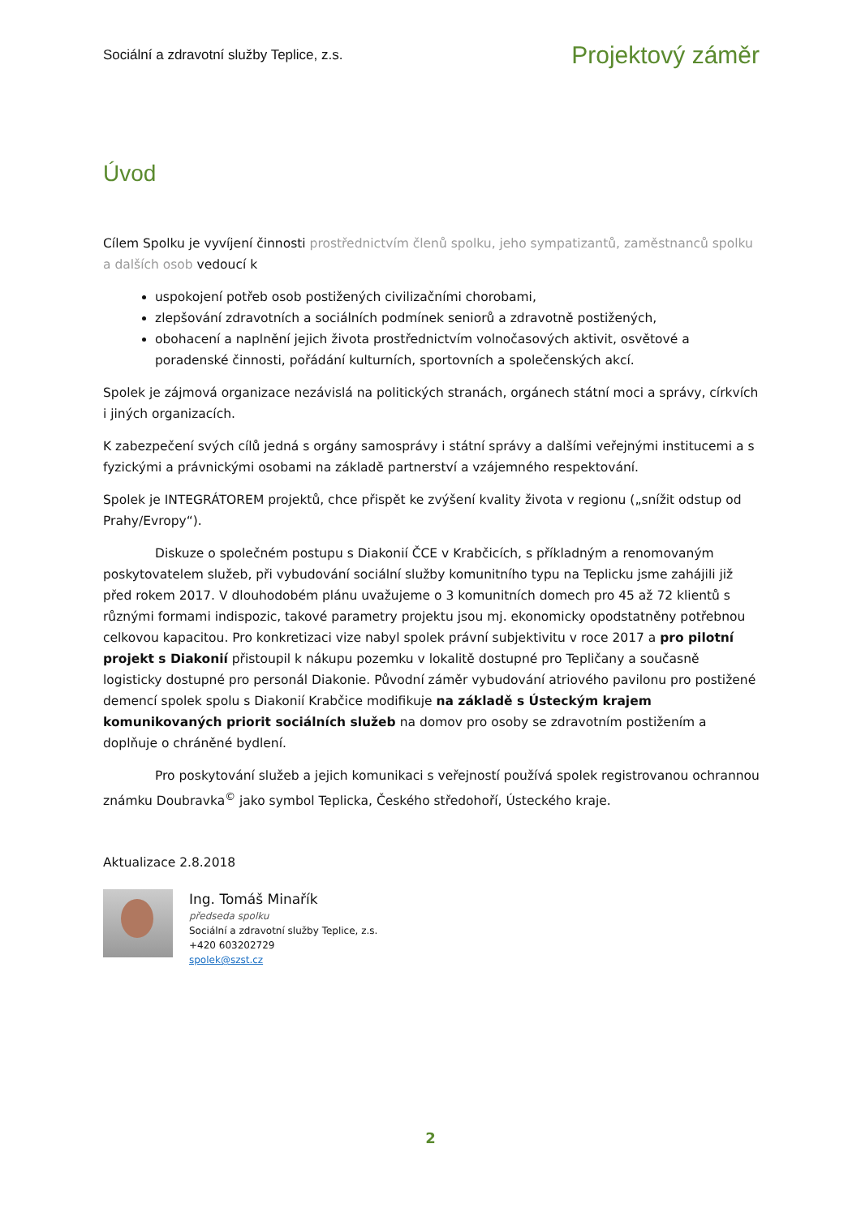Sociální a zdravotní služby Teplice, z.s. Projektový záměr
Úvod
Cílem Spolku je vyvíjení činnosti prostřednictvím členů spolku, jeho sympatizantů, zaměstnanců spolku a dalších osob vedoucí k
uspokojení potřeb osob postižených civilizačními chorobami,
zlepšování zdravotních a sociálních podmínek seniorů a zdravotně postižených,
obohacení a naplnění jejich života prostřednictvím volnočasových aktivit, osvětové a poradenské činnosti, pořádání kulturních, sportovních a společenských akcí.
Spolek je zájmová organizace nezávislá na politických stranách, orgánech státní moci a správy, církvích i jiných organizacích.
K zabezpečení svých cílů jedná s orgány samosprávy i státní správy a dalšími veřejnými institucemi a s fyzickými a právnickými osobami na základě partnerství a vzájemného respektování.
Spolek je INTEGRÁTOREM projektů, chce přispět ke zvýšení kvality života v regionu („snížit odstup od Prahy/Evropy“).
Diskuze o společném postupu s Diakonií ČCE v Krabčicích, s příkladným a renomovaným poskytovatelem služeb, při vybudování sociální služby komunitního typu na Teplicku jsme zahájili již před rokem 2017. V dlouhodobém plánu uvažujeme o 3 komunitních domech pro 45 až 72 klientů s různými formami indispozic, takové parametry projektu jsou mj. ekonomicky opodstatněny potřebnou celkovou kapacitou. Pro konkretizaci vize nabyl spolek právní subjektivitu v roce 2017 a pro pilotní projekt s Diakonií přistoupil k nákupu pozemku v lokalitě dostupné pro Tepličany a současně logisticky dostupné pro personál Diakonie. Původní záměr vybudování atriového pavilonu pro postižené demencí spolek spolu s Diakonií Krabčice modifikuje na základě s Ústeckým krajem komunikovaných priorit sociálních služeb na domov pro osoby se zdravotním postižením a doplňuje o chráněné bydlení.
Pro poskytování služeb a jejich komunikaci s veřejností používá spolek registrovanou ochrannou známku Doubravka<sup>©</sup> jako symbol Teplicka, Českého středohoří, Ústeckého kraje.
Aktualizace 2.8.2018
Ing. Tomáš Minařík
předseda spolku
Sociální a zdravotní služby Teplice, z.s.
+420 603202729
spolek@szst.cz
2